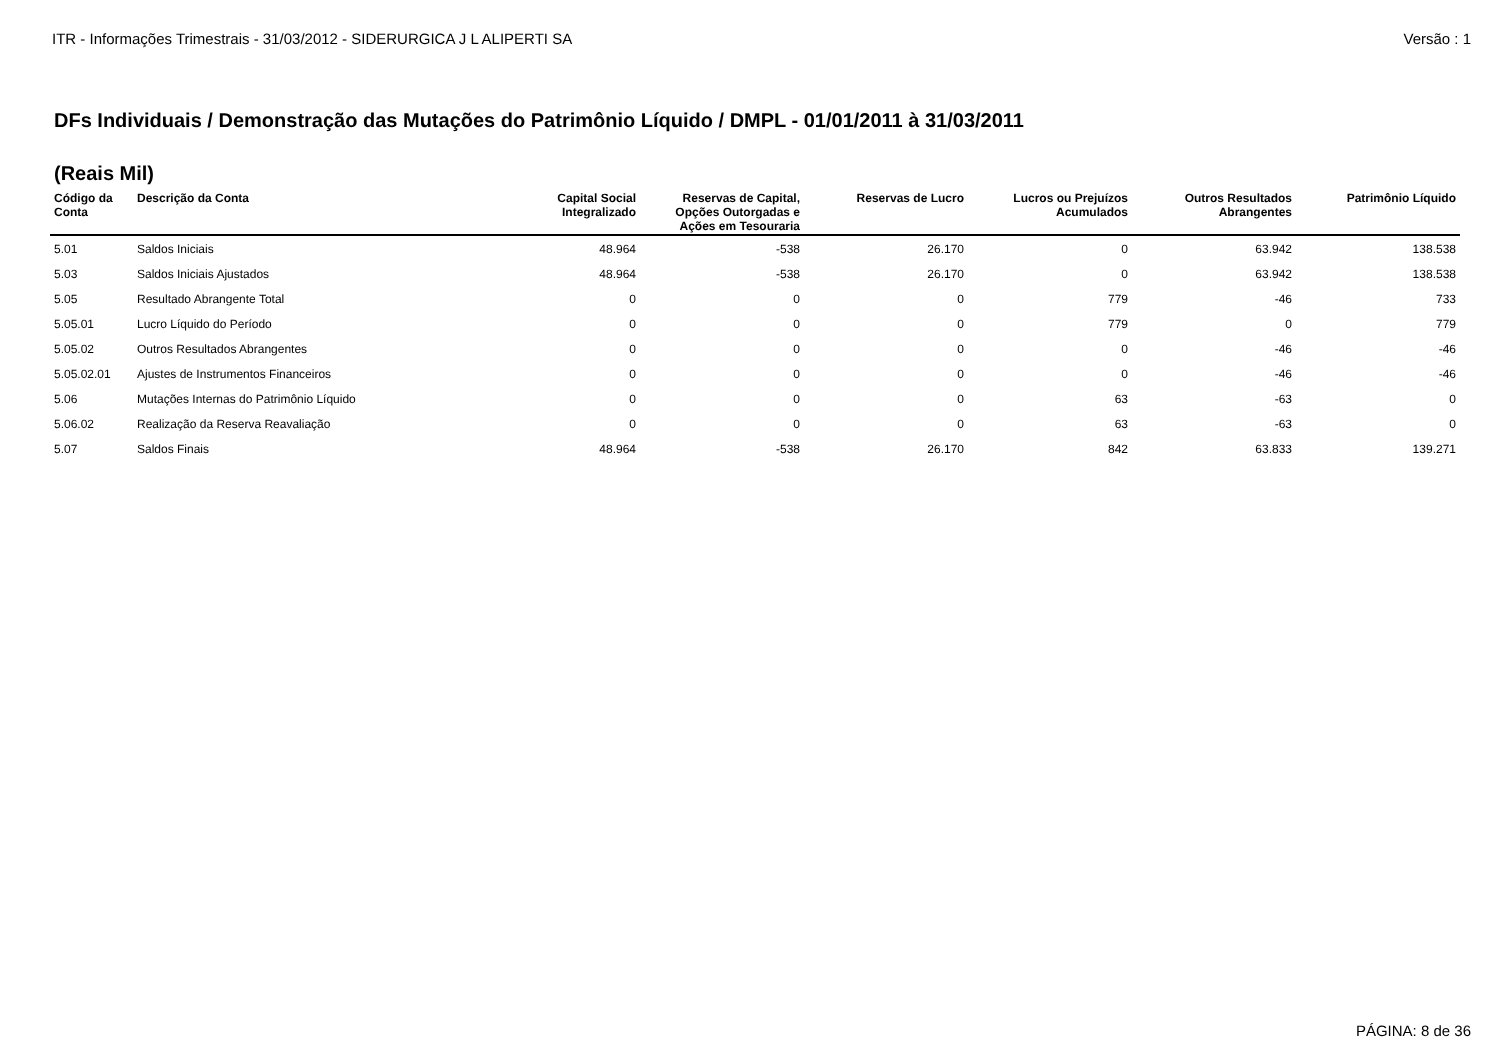ITR - Informações Trimestrais - 31/03/2012 - SIDERURGICA J L ALIPERTI SA Versão : 1
DFs Individuais / Demonstração das Mutações do Patrimônio Líquido / DMPL - 01/01/2011 à 31/03/2011
(Reais Mil)
| Código da Conta | Descrição da Conta | Capital Social Integralizado | Reservas de Capital, Opções Outorgadas e Ações em Tesouraria | Reservas de Lucro | Lucros ou Prejuízos Acumulados | Outros Resultados Abrangentes | Patrimônio Líquido |
| --- | --- | --- | --- | --- | --- | --- | --- |
| 5.01 | Saldos Iniciais | 48.964 | -538 | 26.170 | 0 | 63.942 | 138.538 |
| 5.03 | Saldos Iniciais Ajustados | 48.964 | -538 | 26.170 | 0 | 63.942 | 138.538 |
| 5.05 | Resultado Abrangente Total | 0 | 0 | 0 | 779 | -46 | 733 |
| 5.05.01 | Lucro Líquido do Período | 0 | 0 | 0 | 779 | 0 | 779 |
| 5.05.02 | Outros Resultados Abrangentes | 0 | 0 | 0 | 0 | -46 | -46 |
| 5.05.02.01 | Ajustes de Instrumentos Financeiros | 0 | 0 | 0 | 0 | -46 | -46 |
| 5.06 | Mutações Internas do Patrimônio Líquido | 0 | 0 | 0 | 63 | -63 | 0 |
| 5.06.02 | Realização da Reserva Reavaliação | 0 | 0 | 0 | 63 | -63 | 0 |
| 5.07 | Saldos Finais | 48.964 | -538 | 26.170 | 842 | 63.833 | 139.271 |
PÁGINA: 8 de 36